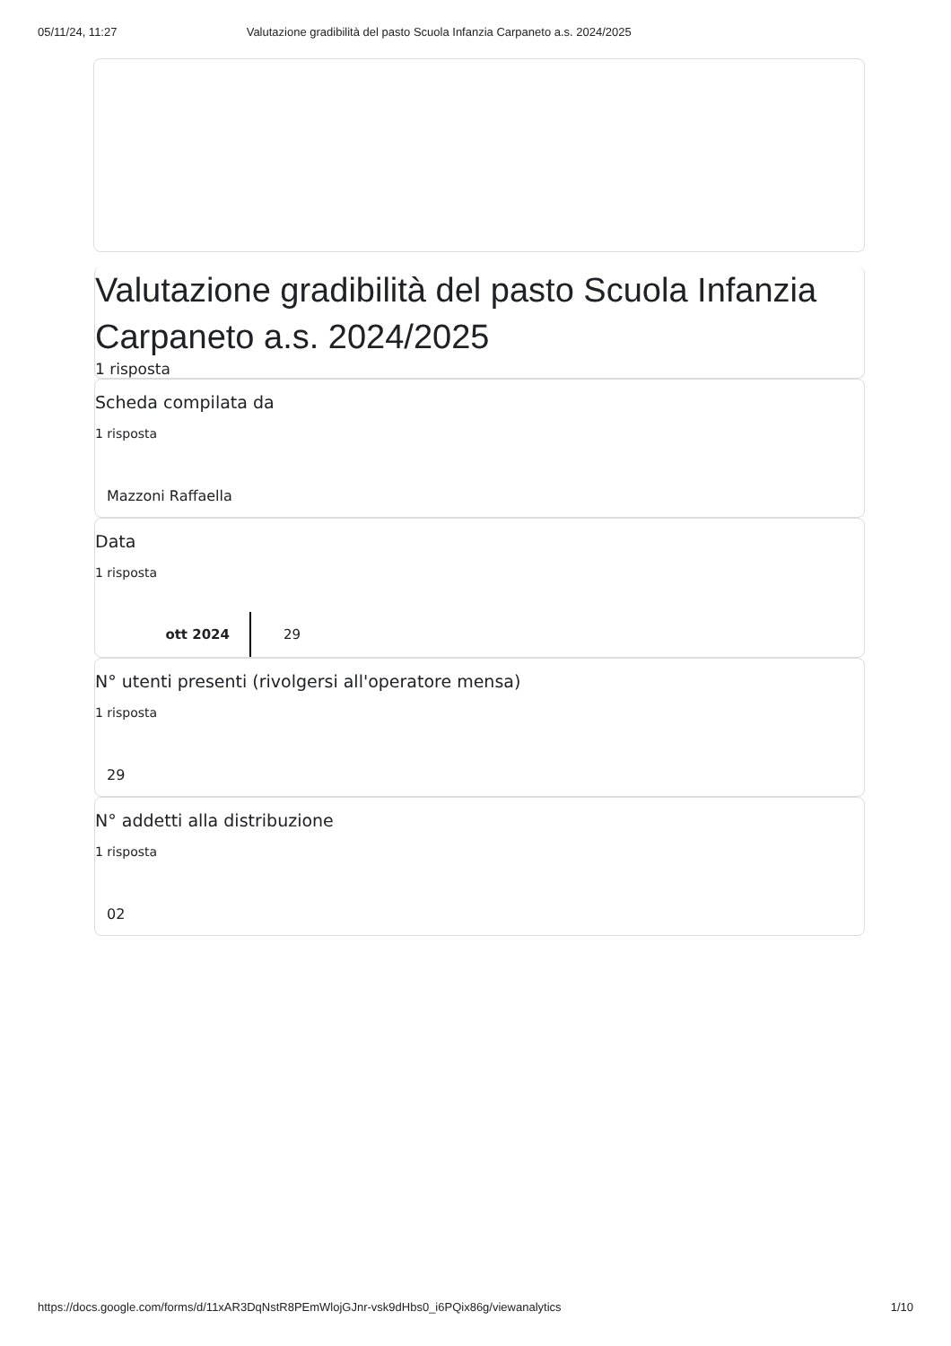05/11/24, 11:27 Valutazione gradibilità del pasto Scuola Infanzia Carpaneto a.s. 2024/2025
Valutazione gradibilità del pasto Scuola Infanzia Carpaneto a.s. 2024/2025
1 risposta
Scheda compilata da
1 risposta
Mazzoni Raffaella
Data
1 risposta
ott 2024 29
N° utenti presenti (rivolgersi all'operatore mensa)
1 risposta
29
N° addetti alla distribuzione
1 risposta
02
https://docs.google.com/forms/d/11xAR3DqNstR8PEmWlojGJnr-vsk9dHbs0_i6PQix86g/viewanalytics 1/10